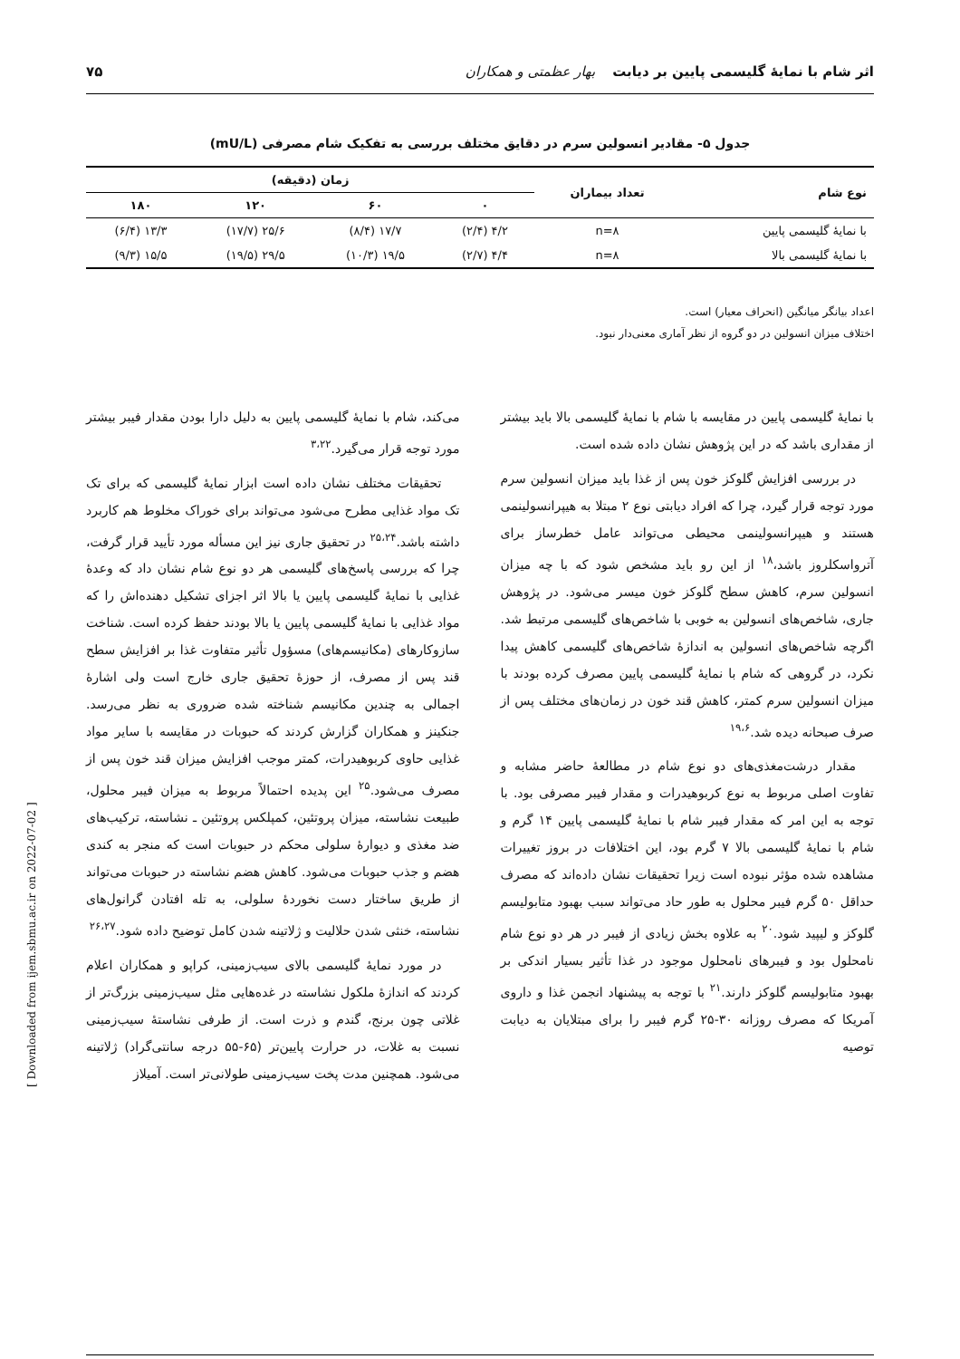اثر شام با نمایهٔ گلیسمی پایین بر دیابت بهار عظمتی و همکاران ۷۵
جدول ۵- مقادیر انسولین سرم در دقایق مختلف بررسی به تفکیک شام مصرفی (mU/L)
| نوع شام | تعداد بیماران | زمان (دقیقه) | | | |
| --- | --- | --- | --- | --- | --- |
| | | ۰ | ۶۰ | ۱۲۰ | ۱۸۰ |
| با نمایهٔ گلیسمی پایین | n=۸ | ۴/۲ (۲/۴) | ۱۷/۷ (۸/۴) | ۲۵/۶ (۱۷/۷) | ۱۳/۳ (۶/۴) |
| با نمایهٔ گلیسمی بالا | n=۸ | ۴/۴ (۲/۷) | ۱۹/۵ (۱۰/۳) | ۲۹/۵ (۱۹/۵) | ۱۵/۵ (۹/۳) |
اعداد بیانگر میانگین (انحراف معیار) است.
اختلاف میزان انسولین در دو گروه از نظر آماری معنی‌دار نبود.
با نمایهٔ گلیسمی پایین در مقایسه با شام با نمایهٔ گلیسمی بالا باید بیشتر از مقداری باشد که در این پژوهش نشان داده شده است.
در بررسی افزایش گلوکز خون پس از غذا باید میزان انسولین سرم مورد توجه قرار گیرد، چرا که افراد دیابتی نوع ۲ مبتلا به هیپرانسولینمی هستند و هیپرانسولینمی محیطی می‌تواند عامل خطرساز برای آترواسکلروز باشد،<sup>۱۸</sup> از این رو باید مشخص شود که با چه میزان انسولین سرم، کاهش سطح گلوکز خون میسر می‌شود. در پژوهش جاری، شاخص‌های انسولین به خوبی با شاخص‌های گلیسمی مرتبط شد. اگرچه شاخص‌های انسولین به اندازهٔ شاخص‌های گلیسمی کاهش پیدا نکرد، در گروهی که شام با نمایهٔ گلیسمی پایین مصرف کرده بودند با میزان انسولین سرم کمتر، کاهش قند خون در زمان‌های مختلف پس از صرف صبحانه دیده شد.<sup>۱۹،۶</sup>
مقدار درشت‌مغذی‌های دو نوع شام در مطالعهٔ حاضر مشابه و تفاوت اصلی مربوط به نوع کربوهیدرات و مقدار فیبر مصرفی بود. با توجه به این امر که مقدار فیبر شام با نمایهٔ گلیسمی پایین ۱۴ گرم و شام با نمایهٔ گلیسمی بالا ۷ گرم بود، این اختلافات در بروز تغییرات مشاهده شده مؤثر نبوده است زیرا تحقیقات نشان داده‌اند که مصرف حداقل ۵۰ گرم فیبر محلول به طور حاد می‌تواند سبب بهبود متابولیسم گلوکز و لیپید شود.<sup>۲۰</sup> به علاوه بخش زیادی از فیبر در هر دو نوع شام نامحلول بود و فیبرهای نامحلول موجود در غذا تأثیر بسیار اندکی بر بهبود متابولیسم گلوکز دارند.<sup>۲۱</sup> با توجه به پیشنهاد انجمن غذا و داروی آمریکا که مصرف روزانه ۳۰-۲۵ گرم فیبر را برای مبتلایان به دیابت توصیه
می‌کند، شام با نمایهٔ گلیسمی پایین به دلیل دارا بودن مقدار فیبر بیشتر مورد توجه قرار می‌گیرد.<sup>۳،۲۲</sup>
تحقیقات مختلف نشان داده است ابزار نمایهٔ گلیسمی که برای تک تک مواد غذایی مطرح می‌شود می‌تواند برای خوراک مخلوط هم کاربرد داشته باشد.<sup>۲۵،۲۴</sup> در تحقیق جاری نیز این مسأله مورد تأیید قرار گرفت، چرا که بررسی پاسخ‌های گلیسمی هر دو نوع شام نشان داد که وعدهٔ غذایی با نمایهٔ گلیسمی پایین یا بالا اثر اجزای تشکیل دهنده‌اش را که مواد غذایی با نمایهٔ گلیسمی پایین یا بالا بودند حفظ کرده است. شناخت سازوکارهای (مکانیسم‌های) مسؤول تأثیر متفاوت غذا بر افزایش سطح قند پس از مصرف، از حوزهٔ تحقیق جاری خارج است ولی اشارهٔ اجمالی به چندین مکانیسم شناخته شده ضروری به نظر می‌رسد. جنکینز و همکاران گزارش کردند که حبوبات در مقایسه با سایر مواد غذایی حاوی کربوهیدرات، کمتر موجب افزایش میزان قند خون پس از مصرف می‌شود.<sup>۲۵</sup> این پدیده احتمالاً مربوط به میزان فیبر محلول، طبیعت نشاسته، میزان پروتئین، کمپلکس پروتئین ـ نشاسته، ترکیب‌های ضد مغذی و دیوارهٔ سلولی محکم در حبوبات است که منجر به کندی هضم و جذب حبوبات می‌شود. کاهش هضم نشاسته در حبوبات می‌تواند از طریق ساختار دست نخوردهٔ سلولی، به تله افتادن گرانول‌های نشاسته، خنثی شدن حلالیت و ژلاتینه شدن کامل توضیح داده شود.<sup>۲۶،۲۷</sup>
در مورد نمایهٔ گلیسمی بالای سیب‌زمینی، کراپو و همکاران اعلام کردند که اندازهٔ ملکول نشاسته در غده‌هایی مثل سیب‌زمینی بزرگ‌تر از غلاتی چون برنج، گندم و ذرت است. از طرفی نشاستهٔ سیب‌زمینی نسبت به غلات، در حرارت پایین‌تر (۶۵-۵۵ درجه سانتی‌گراد) ژلاتینه می‌شود. همچنین مدت پخت سیب‌زمینی طولانی‌تر است. آمیلاز
[ Downloaded from ijem.sbmu.ac.ir on 2022-07-02 ]